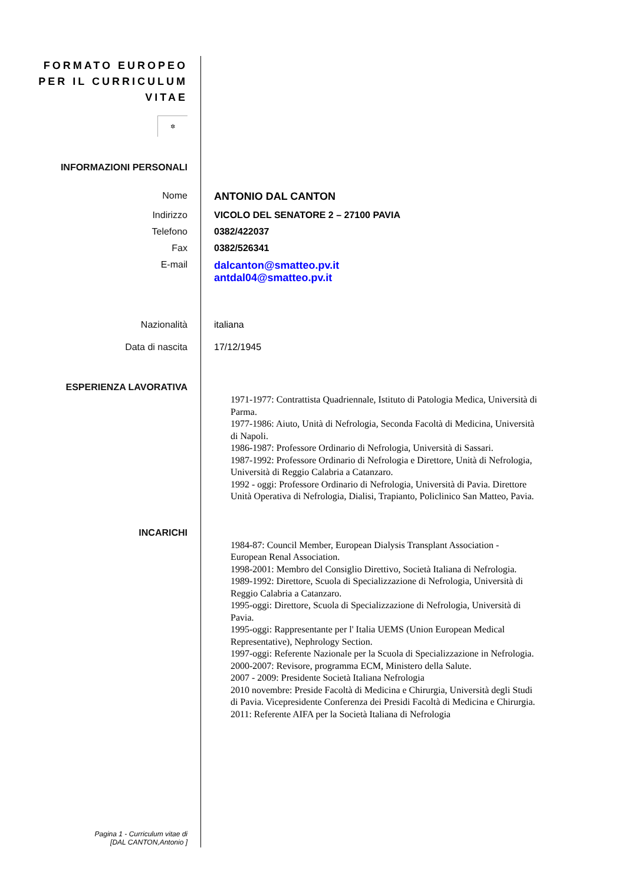FORMATO EUROPEO
PER IL CURRICULUM
VITAE
✲
INFORMAZIONI PERSONALI
Nome ANTONIO DAL CANTON
Indirizzo VICOLO DEL SENATORE 2 – 27100 PAVIA
Telefono 0382/422037
Fax 0382/526341
E-mail dalcanton@smatteo.pv.it
antdal04@smatteo.pv.it
Nazionalità italiana
Data di nascita 17/12/1945
ESPERIENZA LAVORATIVA
1971-1977: Contrattista Quadriennale, Istituto di Patologia Medica, Università di Parma.
1977-1986: Aiuto, Unità di Nefrologia, Seconda Facoltà di Medicina, Università di Napoli.
1986-1987: Professore Ordinario di Nefrologia, Università di Sassari.
1987-1992: Professore Ordinario di Nefrologia e Direttore, Unità di Nefrologia, Università di Reggio Calabria a Catanzaro.
1992 - oggi: Professore Ordinario di Nefrologia, Università di Pavia. Direttore Unità Operativa di Nefrologia, Dialisi, Trapianto, Policlinico San Matteo, Pavia.
INCARICHI
1984-87: Council Member, European Dialysis Transplant Association - European Renal Association.
1998-2001: Membro del Consiglio Direttivo, Società Italiana di Nefrologia.
1989-1992: Direttore, Scuola di Specializzazione di Nefrologia, Università di Reggio Calabria a Catanzaro.
1995-oggi: Direttore, Scuola di Specializzazione di Nefrologia, Università di Pavia.
1995-oggi: Rappresentante per l' Italia UEMS (Union European Medical Representative), Nephrology Section.
1997-oggi: Referente Nazionale per la Scuola di Specializzazione in Nefrologia.
2000-2007: Revisore, programma ECM, Ministero della Salute.
2007 - 2009: Presidente Società Italiana Nefrologia
2010 novembre: Preside Facoltà di Medicina e Chirurgia, Università degli Studi di Pavia. Vicepresidente Conferenza dei Presidi Facoltà di Medicina e Chirurgia.
2011: Referente AIFA per la Società Italiana di Nefrologia
Pagina 1 - Curriculum vitae di
[DAL CANTON,Antonio ]